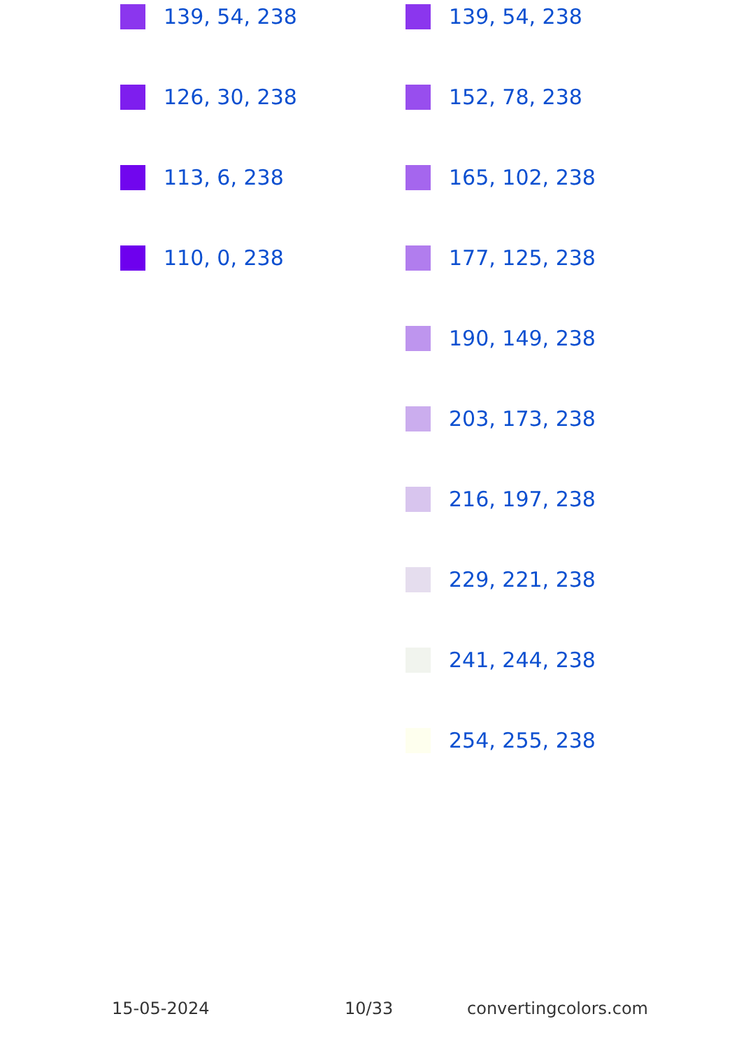139, 54, 238
126, 30, 238
113, 6, 238
110, 0, 238
139, 54, 238
152, 78, 238
165, 102, 238
177, 125, 238
190, 149, 238
203, 173, 238
216, 197, 238
229, 221, 238
241, 244, 238
254, 255, 238
15-05-2024 10/33 convertingcolors.com